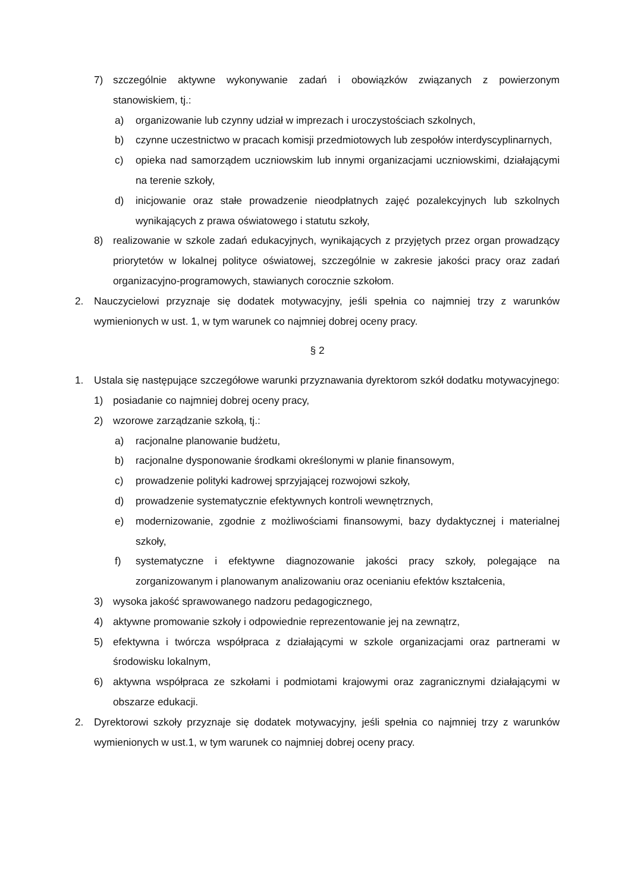7) szczególnie aktywne wykonywanie zadań i obowiązków związanych z powierzonym stanowiskiem, tj.:
a) organizowanie lub czynny udział w imprezach i uroczystościach szkolnych,
b) czynne uczestnictwo w pracach komisji przedmiotowych lub zespołów interdyscyplinarnych,
c) opieka nad samorządem uczniowskim lub innymi organizacjami uczniowskimi, działającymi na terenie szkoły,
d) inicjowanie oraz stałe prowadzenie nieodpłatnych zajęć pozalekcyjnych lub szkolnych wynikających z prawa oświatowego i statutu szkoły,
8) realizowanie w szkole zadań edukacyjnych, wynikających z przyjętych przez organ prowadzący priorytetów w lokalnej polityce oświatowej, szczególnie w zakresie jakości pracy oraz zadań organizacyjno-programowych, stawianych corocznie szkołom.
2. Nauczycielowi przyznaje się dodatek motywacyjny, jeśli spełnia co najmniej trzy z warunków wymienionych w ust. 1, w tym warunek co najmniej dobrej oceny pracy.
§ 2
1. Ustala się następujące szczegółowe warunki przyznawania dyrektorom szkół dodatku motywacyjnego:
1) posiadanie co najmniej dobrej oceny pracy,
2) wzorowe zarządzanie szkołą, tj.:
a) racjonalne planowanie budżetu,
b) racjonalne dysponowanie środkami określonymi w planie finansowym,
c) prowadzenie polityki kadrowej sprzyjającej rozwojowi szkoły,
d) prowadzenie systematycznie efektywnych kontroli wewnętrznych,
e) modernizowanie, zgodnie z możliwościami finansowymi, bazy dydaktycznej i materialnej szkoły,
f) systematyczne i efektywne diagnozowanie jakości pracy szkoły, polegające na zorganizowanym i planowanym analizowaniu oraz ocenianiu efektów kształcenia,
3) wysoka jakość sprawowanego nadzoru pedagogicznego,
4) aktywne promowanie szkoły i odpowiednie reprezentowanie jej na zewnątrz,
5) efektywna i twórcza współpraca z działającymi w szkole organizacjami oraz partnerami w środowisku lokalnym,
6) aktywna współpraca ze szkołami i podmiotami krajowymi oraz zagranicznymi działającymi w obszarze edukacji.
2. Dyrektorowi szkoły przyznaje się dodatek motywacyjny, jeśli spełnia co najmniej trzy z warunków wymienionych w ust.1, w tym warunek co najmniej dobrej oceny pracy.